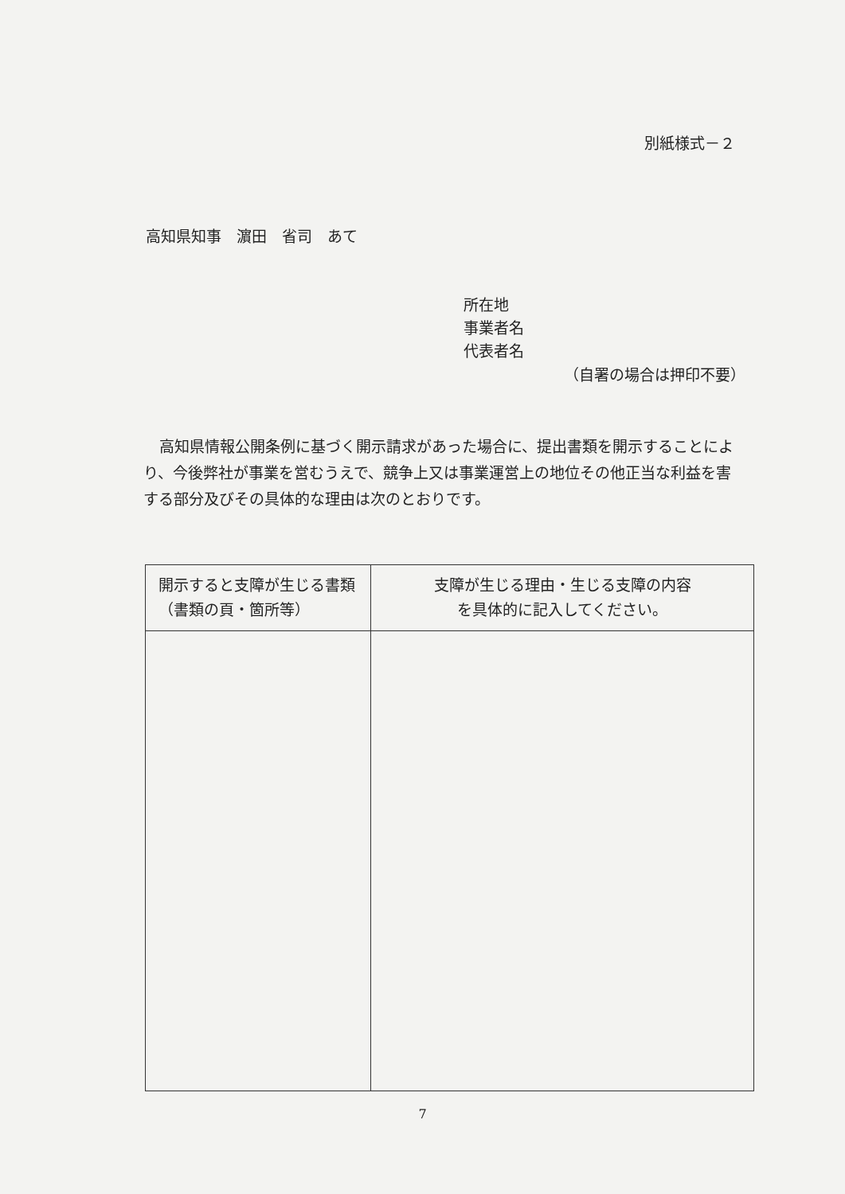別紙様式－２
高知県知事　濵田　省司　あて
所在地
事業者名
代表者名
（自署の場合は押印不要）
高知県情報公開条例に基づく開示請求があった場合に、提出書類を開示することにより、今後弊社が事業を営むうえで、競争上又は事業運営上の地位その他正当な利益を害する部分及びその具体的な理由は次のとおりです。
| 開示すると支障が生じる書類（書類の頁・箇所等） | 支障が生じる理由・生じる支障の内容 を具体的に記入してください。 |
| --- | --- |
7